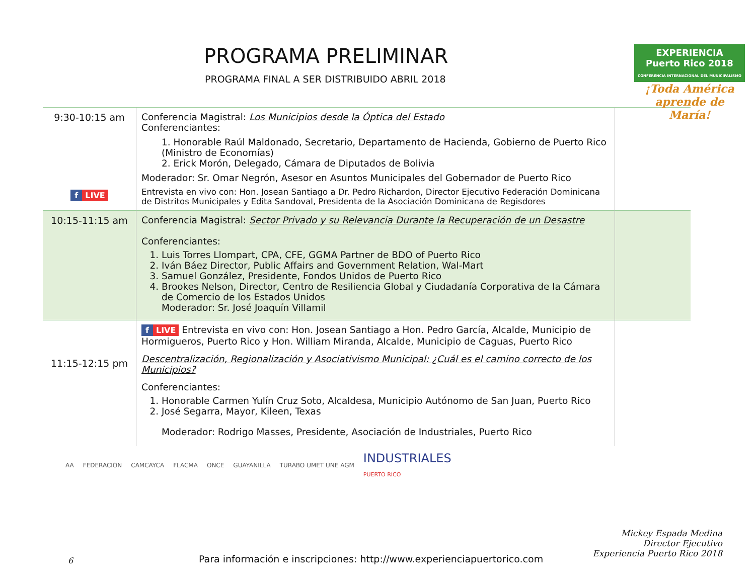PROGRAMA PRELIMINAR
PROGRAMA FINAL A SER DISTRIBUIDO ABRIL 2018
EXPERIENCIA
Puerto Rico 2018
CONFERENCIA INTERNACIONAL DEL MUNICIPALISMO
¡Toda América aprende de María!
| 9:30-10:15 am f LIVE | Conferencia Magistral: Los Municipios desde la Óptica del Estado Conferenciantes: 1. Honorable Raúl Maldonado, Secretario, Departamento de Hacienda, Gobierno de Puerto Rico (Ministro de Economías) 2. Erick Morón, Delegado, Cámara de Diputados de Bolivia Moderador: Sr. Omar Negrón, Asesor en Asuntos Municipales del Gobernador de Puerto Rico Entrevista en vivo con: Hon. Josean Santiago a Dr. Pedro Richardon, Director Ejecutivo Federación Dominicana de Distritos Municipales y Edita Sandoval, Presidenta de la Asociación Dominicana de Regisdores | |
| 10:15-11:15 am | Conferencia Magistral: Sector Privado y su Relevancia Durante la Recuperación de un Desastre Conferenciantes: 1. Luis Torres Llompart, CPA, CFE, GGMA Partner de BDO of Puerto Rico 2. Iván Báez Director, Public Affairs and Government Relation, Wal-Mart 3. Samuel González, Presidente, Fondos Unidos de Puerto Rico 4. Brookes Nelson, Director, Centro de Resiliencia Global y Ciudadanía Corporativa de la Cámara de Comercio de los Estados Unidos Moderador: Sr. José Joaquín Villamil | |
| 11:15-12:15 pm | f LIVE Entrevista en vivo con: Hon. Josean Santiago a Hon. Pedro García, Alcalde, Municipio de Hormigueros, Puerto Rico y Hon. William Miranda, Alcalde, Municipio de Caguas, Puerto Rico Descentralización, Regionalización y Asociativismo Municipal: ¿Cuál es el camino correcto de los Municipios? Conferenciantes: 1. Honorable Carmen Yulín Cruz Soto, Alcaldesa, Municipio Autónomo de San Juan, Puerto Rico 2. José Segarra, Mayor, Kileen, Texas Moderador: Rodrigo Masses, Presidente, Asociación de Industriales, Puerto Rico | |
AA FEDERACIÓN CAMCAYCA FLACMA ONCE GUAYANILLA TURABO UMET UNE AGM INDUSTRIALES
PUERTO RICO
6
Para información e inscripciones: http://www.experienciapuertorico.com
Mickey Espada Medina
Director Ejecutivo
Experiencia Puerto Rico 2018